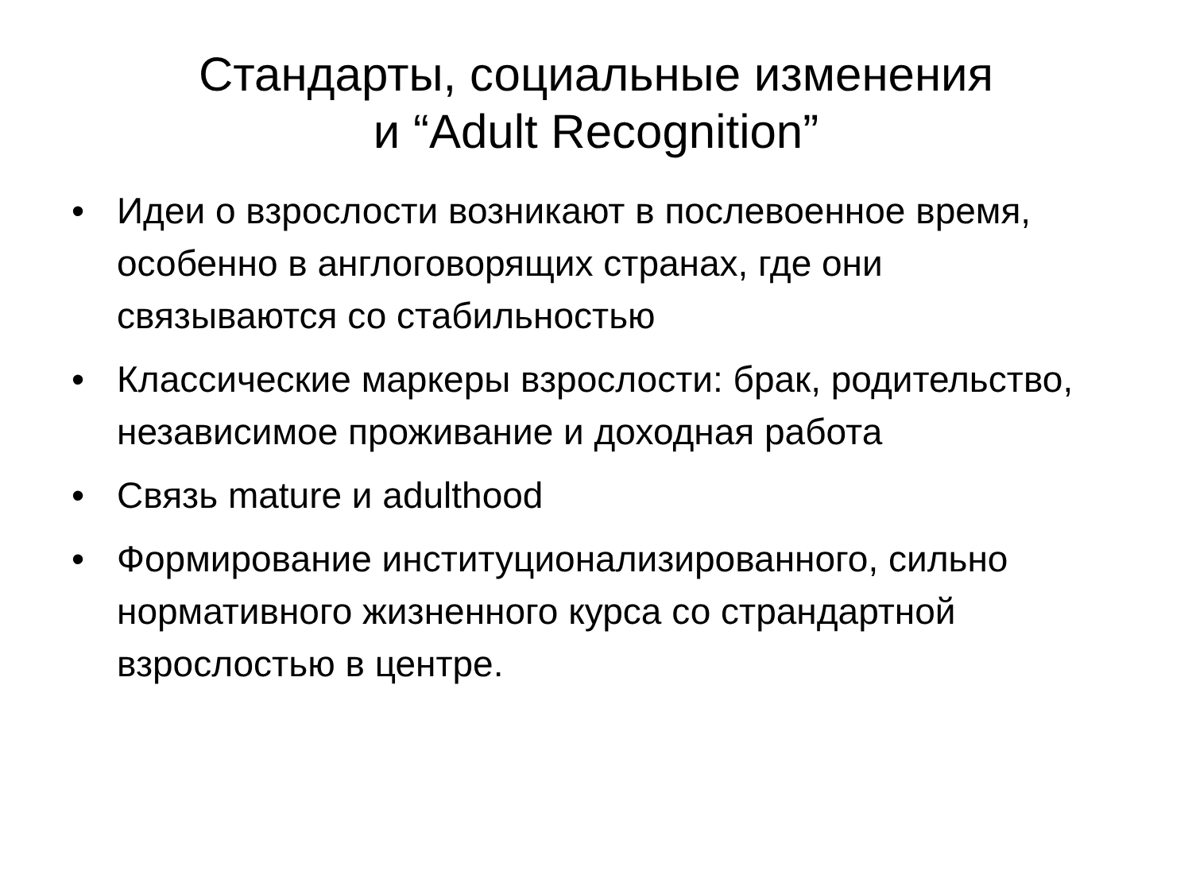Стандарты, социальные изменения
и “Adult Recognition”
• Идеи о взрослости возникают в послевоенное время, особенно в англоговорящих странах, где они связываются со стабильностью
• Классические маркеры взрослости: брак, родительство, независимое проживание и доходная работа
• Связь mature и adulthood
• Формирование институционализированного, сильно нормативного жизненного курса со страндартной взрослостью в центре.